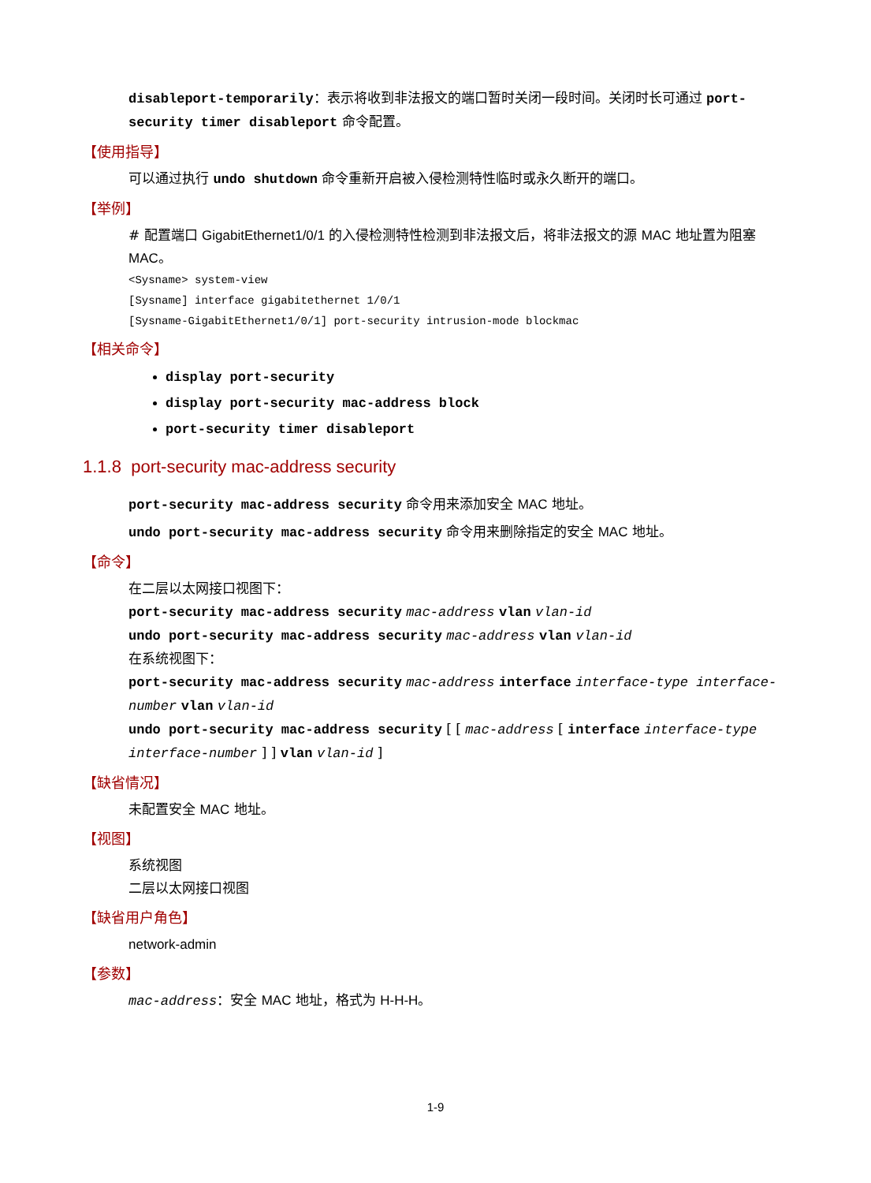disableport-temporarily：表示将收到非法报文的端口暂时关闭一段时间。关闭时长可通过 port-security timer disableport 命令配置。
【使用指导】
可以通过执行 undo shutdown 命令重新开启被入侵检测特性临时或永久断开的端口。
【举例】
# 配置端口 GigabitEthernet1/0/1 的入侵检测特性检测到非法报文后，将非法报文的源 MAC 地址置为阻塞 MAC。
<Sysname> system-view
[Sysname] interface gigabitethernet 1/0/1
[Sysname-GigabitEthernet1/0/1] port-security intrusion-mode blockmac
【相关命令】
display port-security
display port-security mac-address block
port-security timer disableport
1.1.8 port-security mac-address security
port-security mac-address security 命令用来添加安全 MAC 地址。
undo port-security mac-address security 命令用来删除指定的安全 MAC 地址。
【命令】
在二层以太网接口视图下：
port-security mac-address security mac-address vlan vlan-id
undo port-security mac-address security mac-address vlan vlan-id
在系统视图下：
port-security mac-address security mac-address interface interface-type interface-number vlan vlan-id
undo port-security mac-address security [ [ mac-address [ interface interface-type interface-number ] ] vlan vlan-id ]
【缺省情况】
未配置安全 MAC 地址。
【视图】
系统视图
二层以太网接口视图
【缺省用户角色】
network-admin
【参数】
mac-address：安全 MAC 地址，格式为 H-H-H。
1-9